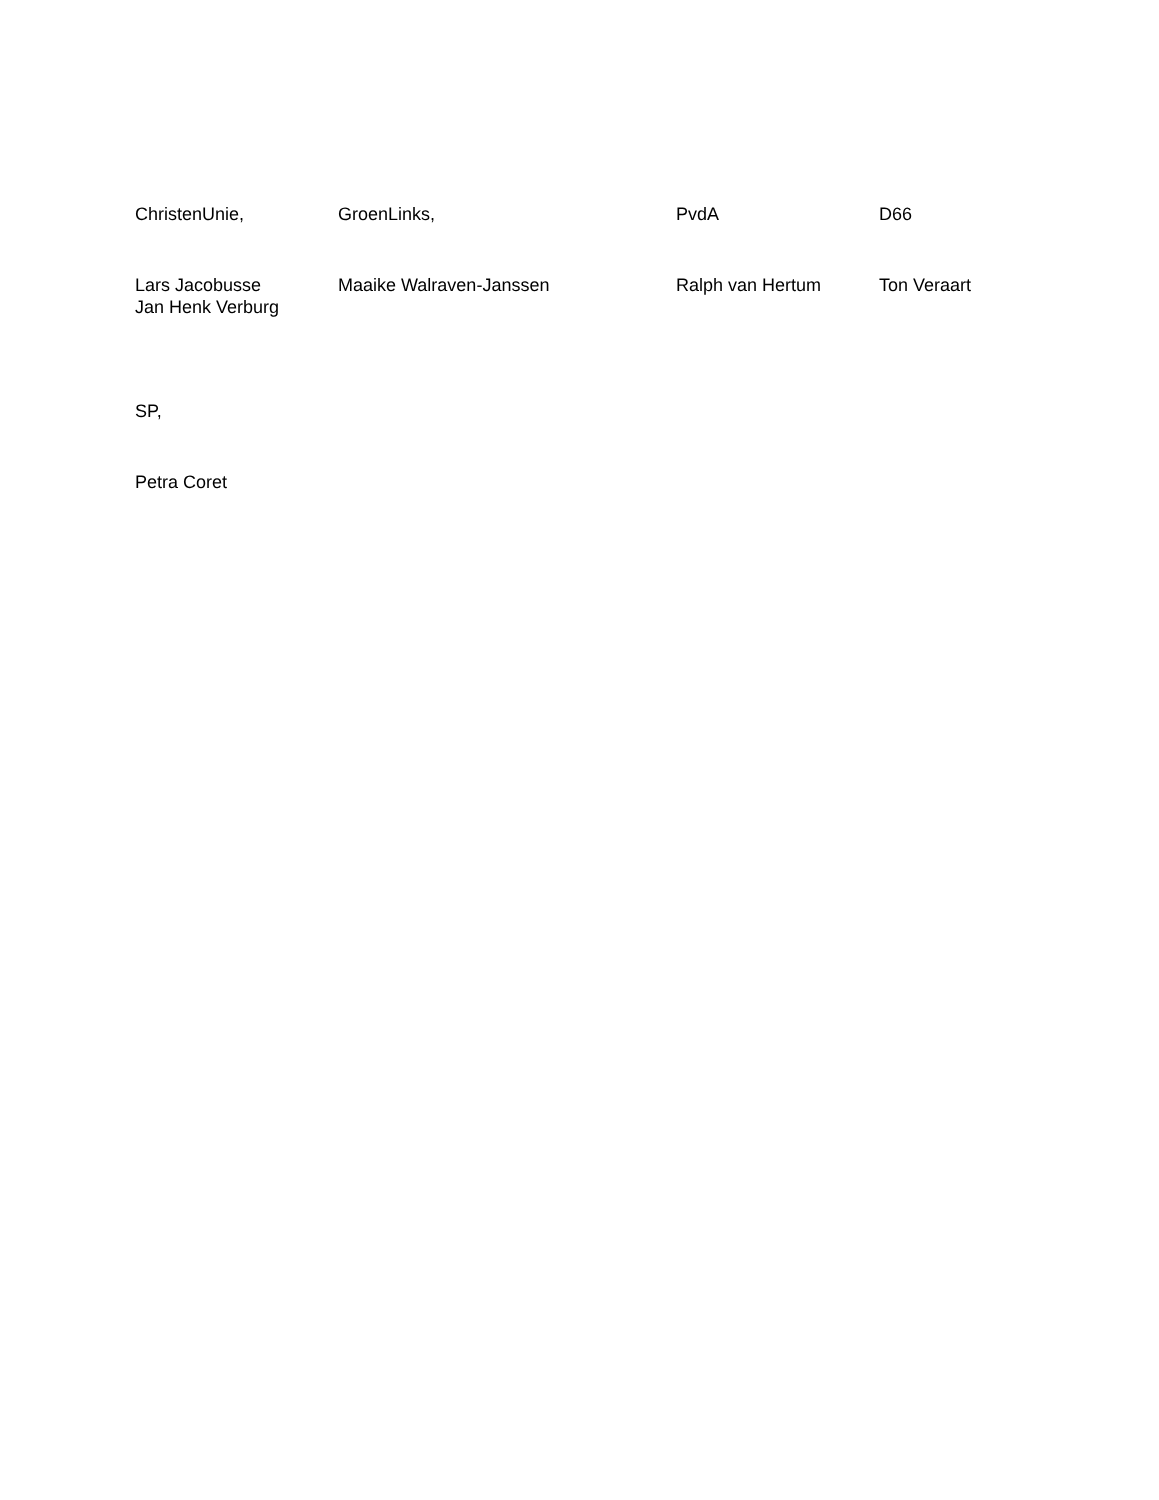| ChristenUnie, | GroenLinks, | PvdA | D66 |
| Lars Jacobusse Jan Henk Verburg | Maaike Walraven-Janssen | Ralph van Hertum | Ton Veraart |
SP,
Petra Coret